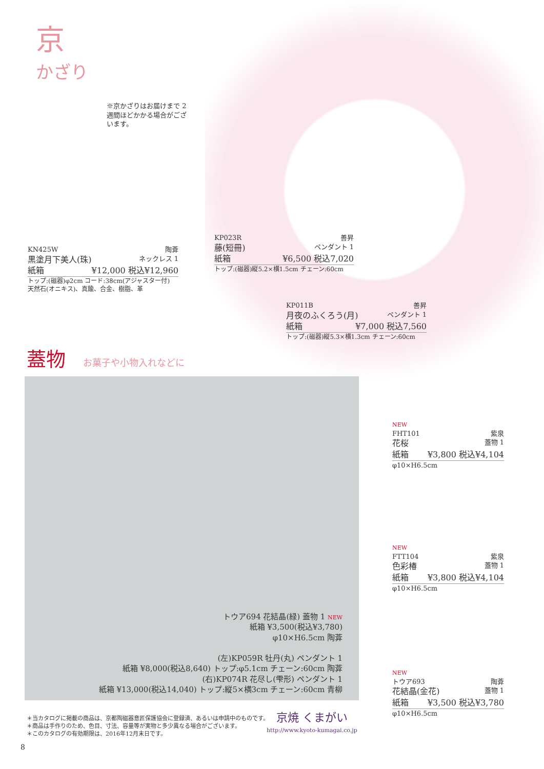京
かざり
※京かざりはお届けまで 2週間ほどかかる場合がございます。
KN425W 陶葊
黒塗月下美人(珠) ネックレス 1
紙箱 ¥12,000 税込¥12,960
トップ:(磁器)φ2cm コード:38cm(アジャスター付)
天然石(オニキス)、真鍮、合金、樹脂、革
KP023R 善昇
藤(短冊) ペンダント 1
紙箱 ¥6,500 税込7,020
トップ:(磁器)縦5.2×横1.5cm チェーン:60cm
KP011B 善昇
月夜のふくろう(月) ペンダント 1
紙箱 ¥7,000 税込7,560
トップ:(磁器)縦5.3×横1.3cm チェーン:60cm
蓋物 お菓子や小物入れなどに
トウア694 花結晶(緑) 蓋物 1 NEW
紙箱 ¥3,500(税込¥3,780)
φ10×H6.5cm 陶葊
(左)KP059R 牡丹(丸) ペンダント 1
紙箱 ¥8,000(税込8,640) トップ:φ5.1cm チェーン:60cm 陶葊
(右)KP074R 花尽し(雫形) ペンダント 1
紙箱 ¥13,000(税込14,040) トップ:縦5×横3cm チェーン:60cm 青柳
NEW
FHT101 紫泉
花桜 蓋物 1
紙箱 ¥3,800 税込¥4,104
φ10×H6.5cm
NEW
FTT104 紫泉
色彩椿 蓋物 1
紙箱 ¥3,800 税込¥4,104
φ10×H6.5cm
NEW
トウア693 陶葊
花結晶(金花) 蓋物 1
紙箱 ¥3,500 税込¥3,780
φ10×H6.5cm
＊当カタログに掲載の商品は、京都陶磁器意匠保護協会に登録済、あるいは申請中のものです。
＊商品は手作りのため、色目、寸法、容量等が実物と多少異なる場合がございます。
＊このカタログの有効期限は、2016年12月末日です。
京焼 くまがい
http://www.kyoto-kumagai.co.jp
8